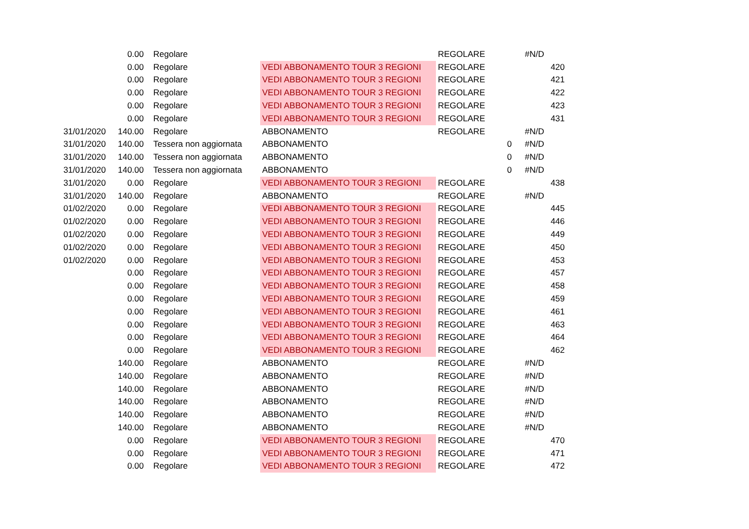| | 0.00 | Regolare | | REGOLARE | | #N/D |
| | 0.00 | Regolare | VEDI ABBONAMENTO TOUR 3 REGIONI | REGOLARE | | 420 |
| | 0.00 | Regolare | VEDI ABBONAMENTO TOUR 3 REGIONI | REGOLARE | | 421 |
| | 0.00 | Regolare | VEDI ABBONAMENTO TOUR 3 REGIONI | REGOLARE | | 422 |
| | 0.00 | Regolare | VEDI ABBONAMENTO TOUR 3 REGIONI | REGOLARE | | 423 |
| | 0.00 | Regolare | VEDI ABBONAMENTO TOUR 3 REGIONI | REGOLARE | | 431 |
| 31/01/2020 | 140.00 | Regolare | ABBONAMENTO | REGOLARE | | #N/D |
| 31/01/2020 | 140.00 | Tessera non aggiornata | ABBONAMENTO | | 0 | #N/D |
| 31/01/2020 | 140.00 | Tessera non aggiornata | ABBONAMENTO | | 0 | #N/D |
| 31/01/2020 | 140.00 | Tessera non aggiornata | ABBONAMENTO | | 0 | #N/D |
| 31/01/2020 | 0.00 | Regolare | VEDI ABBONAMENTO TOUR 3 REGIONI | REGOLARE | | 438 |
| 31/01/2020 | 140.00 | Regolare | ABBONAMENTO | REGOLARE | | #N/D |
| 01/02/2020 | 0.00 | Regolare | VEDI ABBONAMENTO TOUR 3 REGIONI | REGOLARE | | 445 |
| 01/02/2020 | 0.00 | Regolare | VEDI ABBONAMENTO TOUR 3 REGIONI | REGOLARE | | 446 |
| 01/02/2020 | 0.00 | Regolare | VEDI ABBONAMENTO TOUR 3 REGIONI | REGOLARE | | 449 |
| 01/02/2020 | 0.00 | Regolare | VEDI ABBONAMENTO TOUR 3 REGIONI | REGOLARE | | 450 |
| 01/02/2020 | 0.00 | Regolare | VEDI ABBONAMENTO TOUR 3 REGIONI | REGOLARE | | 453 |
| | 0.00 | Regolare | VEDI ABBONAMENTO TOUR 3 REGIONI | REGOLARE | | 457 |
| | 0.00 | Regolare | VEDI ABBONAMENTO TOUR 3 REGIONI | REGOLARE | | 458 |
| | 0.00 | Regolare | VEDI ABBONAMENTO TOUR 3 REGIONI | REGOLARE | | 459 |
| | 0.00 | Regolare | VEDI ABBONAMENTO TOUR 3 REGIONI | REGOLARE | | 461 |
| | 0.00 | Regolare | VEDI ABBONAMENTO TOUR 3 REGIONI | REGOLARE | | 463 |
| | 0.00 | Regolare | VEDI ABBONAMENTO TOUR 3 REGIONI | REGOLARE | | 464 |
| | 0.00 | Regolare | VEDI ABBONAMENTO TOUR 3 REGIONI | REGOLARE | | 462 |
| | 140.00 | Regolare | ABBONAMENTO | REGOLARE | | #N/D |
| | 140.00 | Regolare | ABBONAMENTO | REGOLARE | | #N/D |
| | 140.00 | Regolare | ABBONAMENTO | REGOLARE | | #N/D |
| | 140.00 | Regolare | ABBONAMENTO | REGOLARE | | #N/D |
| | 140.00 | Regolare | ABBONAMENTO | REGOLARE | | #N/D |
| | 140.00 | Regolare | ABBONAMENTO | REGOLARE | | #N/D |
| | 0.00 | Regolare | VEDI ABBONAMENTO TOUR 3 REGIONI | REGOLARE | | 470 |
| | 0.00 | Regolare | VEDI ABBONAMENTO TOUR 3 REGIONI | REGOLARE | | 471 |
| | 0.00 | Regolare | VEDI ABBONAMENTO TOUR 3 REGIONI | REGOLARE | | 472 |